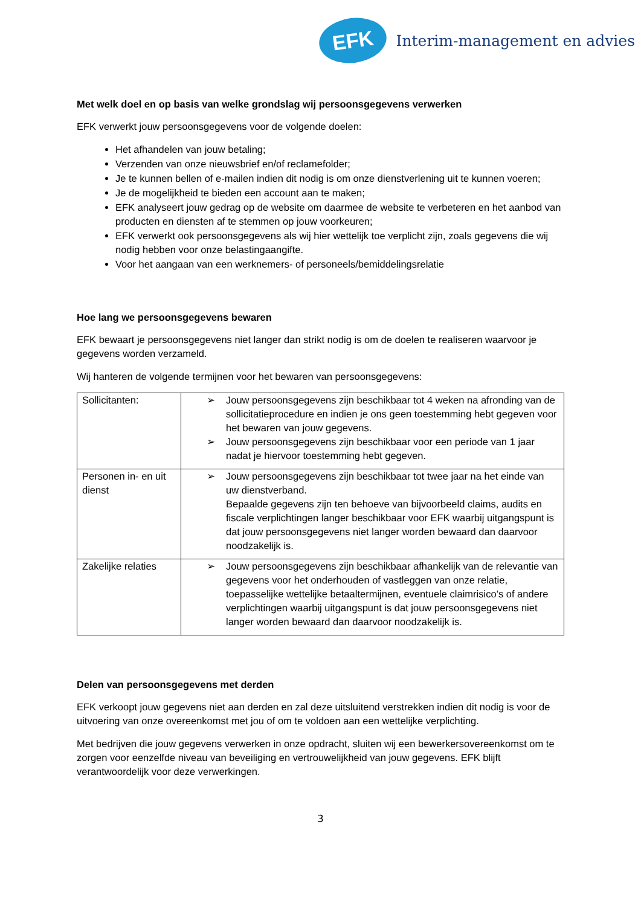EFK
Interim-management en advies
Met welk doel en op basis van welke grondslag wij persoonsgegevens verwerken
EFK verwerkt jouw persoonsgegevens voor de volgende doelen:
Het afhandelen van jouw betaling;
Verzenden van onze nieuwsbrief en/of reclamefolder;
Je te kunnen bellen of e-mailen indien dit nodig is om onze dienstverlening uit te kunnen voeren;
Je de mogelijkheid te bieden een account aan te maken;
EFK analyseert jouw gedrag op de website om daarmee de website te verbeteren en het aanbod van producten en diensten af te stemmen op jouw voorkeuren;
EFK verwerkt ook persoonsgegevens als wij hier wettelijk toe verplicht zijn, zoals gegevens die wij nodig hebben voor onze belastingaangifte.
Voor het aangaan van een werknemers- of personeels/bemiddelingsrelatie
Hoe lang we persoonsgegevens bewaren
EFK bewaart je persoonsgegevens niet langer dan strikt nodig is om de doelen te realiseren waarvoor je gegevens worden verzameld.
Wij hanteren de volgende termijnen voor het bewaren van persoonsgegevens:
| Sollicitanten: | ➢ Jouw persoonsgegevens zijn beschikbaar tot 4 weken na afronding van de sollicitatieprocedure en indien je ons geen toestemming hebt gegeven voor het bewaren van jouw gegevens. ➢ Jouw persoonsgegevens zijn beschikbaar voor een periode van 1 jaar nadat je hiervoor toestemming hebt gegeven. |
| Personen in- en uit dienst | ➢ Jouw persoonsgegevens zijn beschikbaar tot twee jaar na het einde van uw dienstverband. Bepaalde gegevens zijn ten behoeve van bijvoorbeeld claims, audits en fiscale verplichtingen langer beschikbaar voor EFK waarbij uitgangspunt is dat jouw persoonsgegevens niet langer worden bewaard dan daarvoor noodzakelijk is. |
| Zakelijke relaties | ➢ Jouw persoonsgegevens zijn beschikbaar afhankelijk van de relevantie van gegevens voor het onderhouden of vastleggen van onze relatie, toepasselijke wettelijke betaaltermijnen, eventuele claimrisico’s of andere verplichtingen waarbij uitgangspunt is dat jouw persoonsgegevens niet langer worden bewaard dan daarvoor noodzakelijk is. |
Delen van persoonsgegevens met derden
EFK verkoopt jouw gegevens niet aan derden en zal deze uitsluitend verstrekken indien dit nodig is voor de uitvoering van onze overeenkomst met jou of om te voldoen aan een wettelijke verplichting.
Met bedrijven die jouw gegevens verwerken in onze opdracht, sluiten wij een bewerkersovereenkomst om te zorgen voor eenzelfde niveau van beveiliging en vertrouwelijkheid van jouw gegevens. EFK blijft verantwoordelijk voor deze verwerkingen.
3